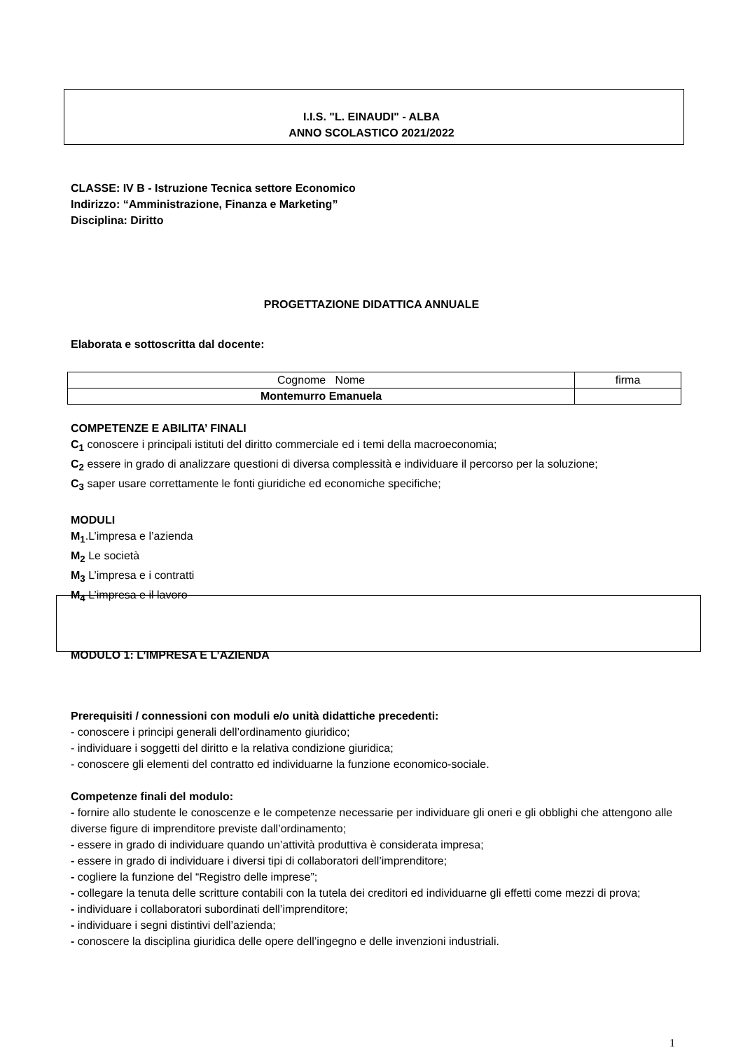I.I.S. "L. EINAUDI" - ALBA
ANNO SCOLASTICO 2021/2022
CLASSE: IV B - Istruzione Tecnica settore Economico
Indirizzo: “Amministrazione, Finanza e Marketing”
Disciplina: Diritto
PROGETTAZIONE DIDATTICA ANNUALE
Elaborata e sottoscritta dal docente:
| Cognome Nome | firma |
| Montemurro Emanuela | |
COMPETENZE E ABILITA’ FINALI
C<sub>1</sub> conoscere i principali istituti del diritto commerciale ed i temi della macroeconomia;
C<sub>2</sub> essere in grado di analizzare questioni di diversa complessità e individuare il percorso per la soluzione;
C<sub>3</sub> saper usare correttamente le fonti giuridiche ed economiche specifiche;
MODULI
M<sub>1</sub>.L’impresa e l’azienda
M<sub>2</sub> Le società
M<sub>3</sub> L’impresa e i contratti
M<sub>4</sub> L’impresa e il lavoro
MODULO 1: L’IMPRESA E L’AZIENDA
Prerequisiti / connessioni con moduli e/o unità didattiche precedenti:
- conoscere i principi generali dell’ordinamento giuridico;
- individuare i soggetti del diritto e la relativa condizione giuridica;
- conoscere gli elementi del contratto ed individuarne la funzione economico-sociale.
Competenze finali del modulo:
- fornire allo studente le conoscenze e le competenze necessarie per individuare gli oneri e gli obblighi che attengono alle diverse figure di imprenditore previste dall’ordinamento;
- essere in grado di individuare quando un’attività produttiva è considerata impresa;
- essere in grado di individuare i diversi tipi di collaboratori dell’imprenditore;
- cogliere la funzione del “Registro delle imprese”;
- collegare la tenuta delle scritture contabili con la tutela dei creditori ed individuarne gli effetti come mezzi di prova;
- individuare i collaboratori subordinati dell’imprenditore;
- individuare i segni distintivi dell’azienda;
- conoscere la disciplina giuridica delle opere dell’ingegno e delle invenzioni industriali.
1